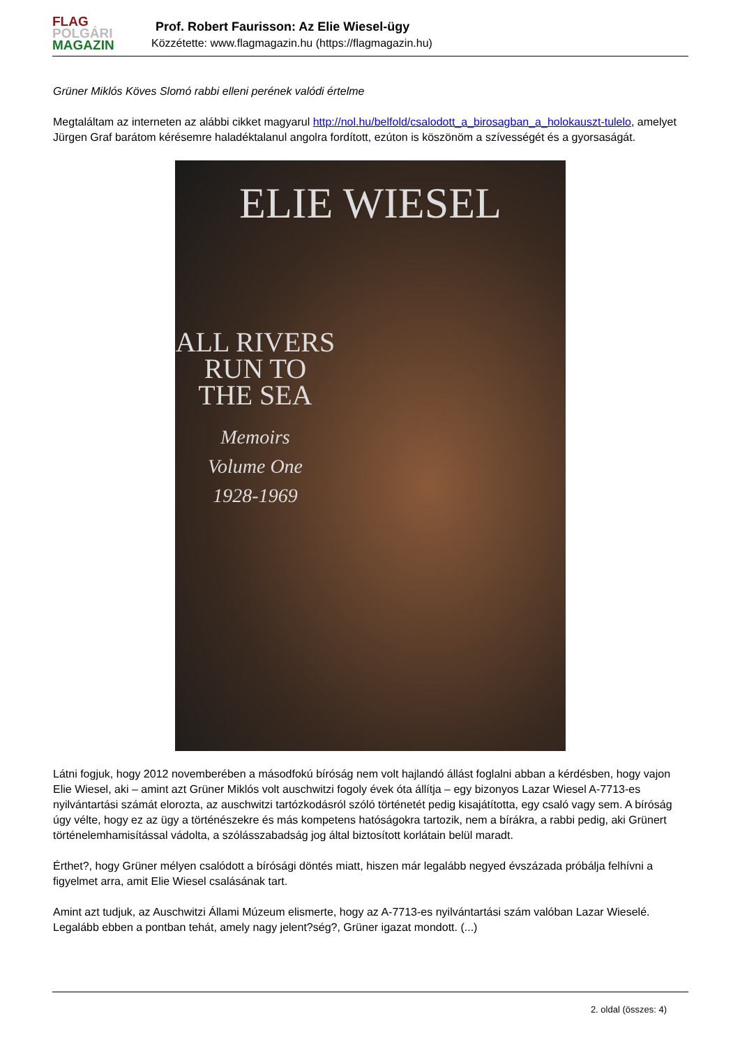FLAG
POLGÁRI
MAGAZIN
Prof. Robert Faurisson: Az Elie Wiesel-ügy
Közzétette: www.flagmagazin.hu (https://flagmagazin.hu)
Grüner Miklós Köves Slomó rabbi elleni perének valódi értelme
Megtaláltam az interneten az alábbi cikket magyarul http://nol.hu/belfold/csalodott_a_birosagban_a_holokauszt-tulelo, amelyet Jürgen Graf barátom kérésemre haladéktalanul angolra fordított, ezúton is köszönöm a szívességét és a gyorsaságát.
ELIE WIESEL
ALL RIVERS RUN TO THE SEA
Memoirs
Volume One
1928-1969
Látni fogjuk, hogy 2012 novemberében a másodfokú bíróság nem volt hajlandó állást foglalni abban a kérdésben, hogy vajon Elie Wiesel, aki – amint azt Grüner Miklós volt auschwitzi fogoly évek óta állítja – egy bizonyos Lazar Wiesel A-7713-es nyilvántartási számát elorozta, az auschwitzi tartózkodásról szóló történetét pedig kisajátította, egy csaló vagy sem. A bíróság úgy vélte, hogy ez az ügy a történészekre és más kompetens hatóságokra tartozik, nem a bírákra, a rabbi pedig, aki Grünert történelemhamisítással vádolta, a szólásszabadság jog által biztosított korlátain belül maradt.
Érthet?, hogy Grüner mélyen csalódott a bírósági döntés miatt, hiszen már legalább negyed évszázada próbálja felhívni a figyelmet arra, amit Elie Wiesel csalásának tart.
Amint azt tudjuk, az Auschwitzi Állami Múzeum elismerte, hogy az A-7713-es nyilvántartási szám valóban Lazar Wieselé. Legalább ebben a pontban tehát, amely nagy jelent?ség?, Grüner igazat mondott. (...)
2. oldal (összes: 4)